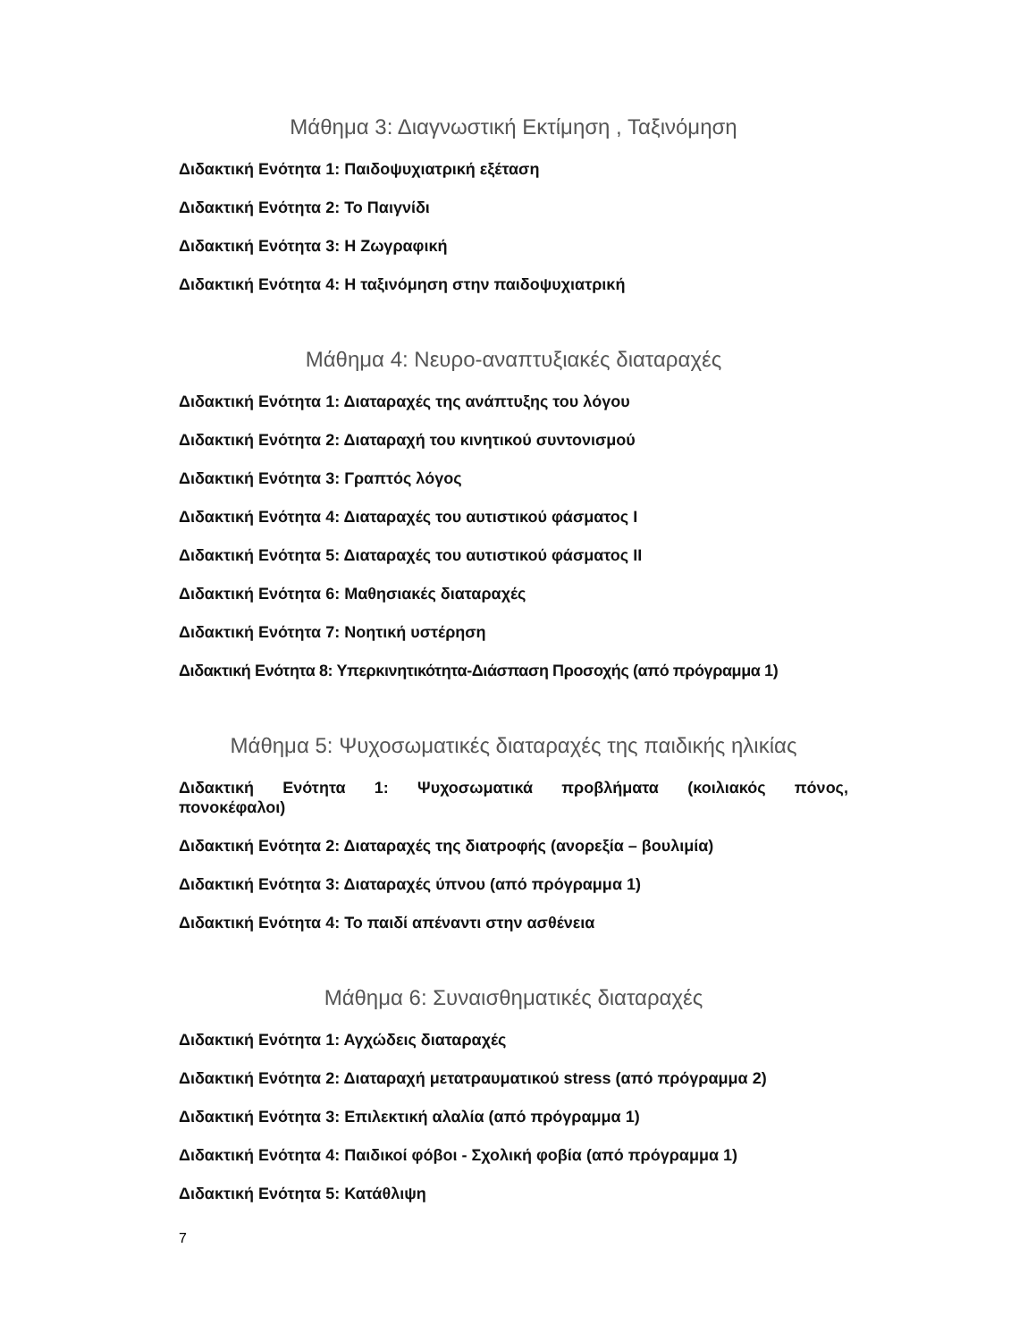Μάθημα 3: Διαγνωστική Εκτίμηση , Ταξινόμηση
Διδακτική Ενότητα 1: Παιδοψυχιατρική εξέταση
Διδακτική Ενότητα 2: Το Παιγνίδι
Διδακτική Ενότητα 3: Η Ζωγραφική
Διδακτική Ενότητα 4: Η ταξινόμηση στην παιδοψυχιατρική
Μάθημα 4: Νευρο-αναπτυξιακές διαταραχές
Διδακτική Ενότητα 1: Διαταραχές της ανάπτυξης του λόγου
Διδακτική Ενότητα 2: Διαταραχή του κινητικού συντονισμού
Διδακτική Ενότητα 3: Γραπτός λόγος
Διδακτική Ενότητα 4: Διαταραχές του αυτιστικού φάσματος Ι
Διδακτική Ενότητα 5: Διαταραχές του αυτιστικού φάσματος ΙΙ
Διδακτική Ενότητα 6: Μαθησιακές διαταραχές
Διδακτική Ενότητα 7: Νοητική υστέρηση
Διδακτική Ενότητα 8: Υπερκινητικότητα-Διάσπαση Προσοχής (από πρόγραμμα 1)
Μάθημα 5: Ψυχοσωματικές διαταραχές της παιδικής ηλικίας
Διδακτική Ενότητα 1: Ψυχοσωματικά προβλήματα (κοιλιακός πόνος, πονοκέφαλοι)
Διδακτική Ενότητα 2: Διαταραχές της διατροφής (ανορεξία – βουλιμία)
Διδακτική Ενότητα 3: Διαταραχές ύπνου (από πρόγραμμα 1)
Διδακτική Ενότητα 4: Το παιδί απέναντι στην ασθένεια
Μάθημα 6: Συναισθηματικές διαταραχές
Διδακτική Ενότητα 1: Αγχώδεις διαταραχές
Διδακτική Ενότητα 2: Διαταραχή μετατραυματικού stress (από πρόγραμμα 2)
Διδακτική Ενότητα 3: Επιλεκτική αλαλία (από πρόγραμμα 1)
Διδακτική Ενότητα 4: Παιδικοί φόβοι - Σχολική φοβία (από πρόγραμμα 1)
Διδακτική Ενότητα 5: Κατάθλιψη
7